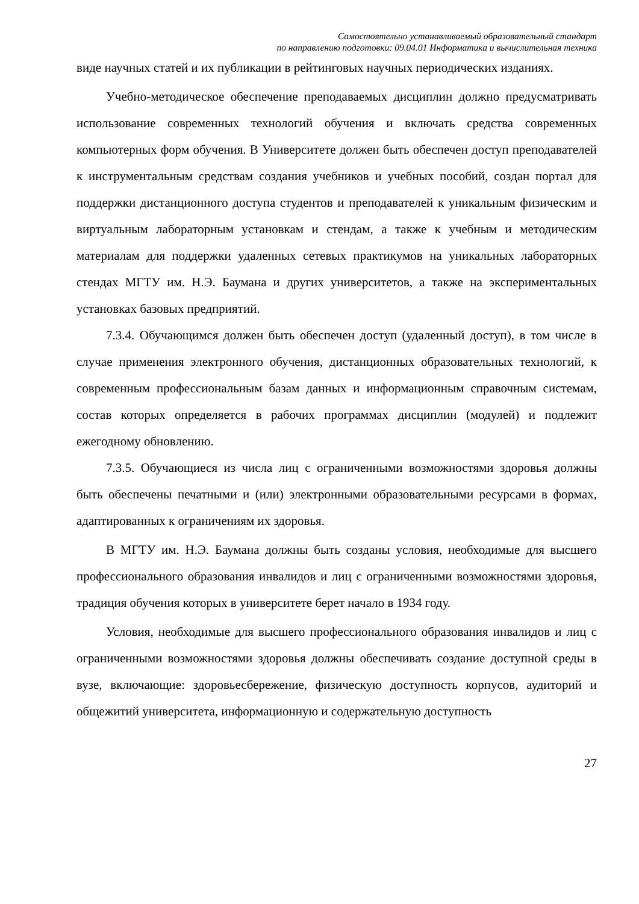Самостоятельно устанавливаемый образовательный стандарт
по направлению подготовки: 09.04.01 Информатика и вычислительная техника
виде научных статей и их публикации в рейтинговых научных периодических изданиях.
Учебно-методическое обеспечение преподаваемых дисциплин должно предусматривать использование современных технологий обучения и включать средства современных компьютерных форм обучения. В Университете должен быть обеспечен доступ преподавателей к инструментальным средствам создания учебников и учебных пособий, создан портал для поддержки дистанционного доступа студентов и преподавателей к уникальным физическим и виртуальным лабораторным установкам и стендам, а также к учебным и методическим материалам для поддержки удаленных сетевых практикумов на уникальных лабораторных стендах МГТУ им. Н.Э. Баумана и других университетов, а также на экспериментальных установках базовых предприятий.
7.3.4. Обучающимся должен быть обеспечен доступ (удаленный доступ), в том числе в случае применения электронного обучения, дистанционных образовательных технологий, к современным профессиональным базам данных и информационным справочным системам, состав которых определяется в рабочих программах дисциплин (модулей) и подлежит ежегодному обновлению.
7.3.5. Обучающиеся из числа лиц с ограниченными возможностями здоровья должны быть обеспечены печатными и (или) электронными образовательными ресурсами в формах, адаптированных к ограничениям их здоровья.
В МГТУ им. Н.Э. Баумана должны быть созданы условия, необходимые для высшего профессионального образования инвалидов и лиц с ограниченными возможностями здоровья, традиция обучения которых в университете берет начало в 1934 году.
Условия, необходимые для высшего профессионального образования инвалидов и лиц с ограниченными возможностями здоровья должны обеспечивать создание доступной среды в вузе, включающие: здоровьесбережение, физическую доступность корпусов, аудиторий и общежитий университета, информационную и содержательную доступность
27